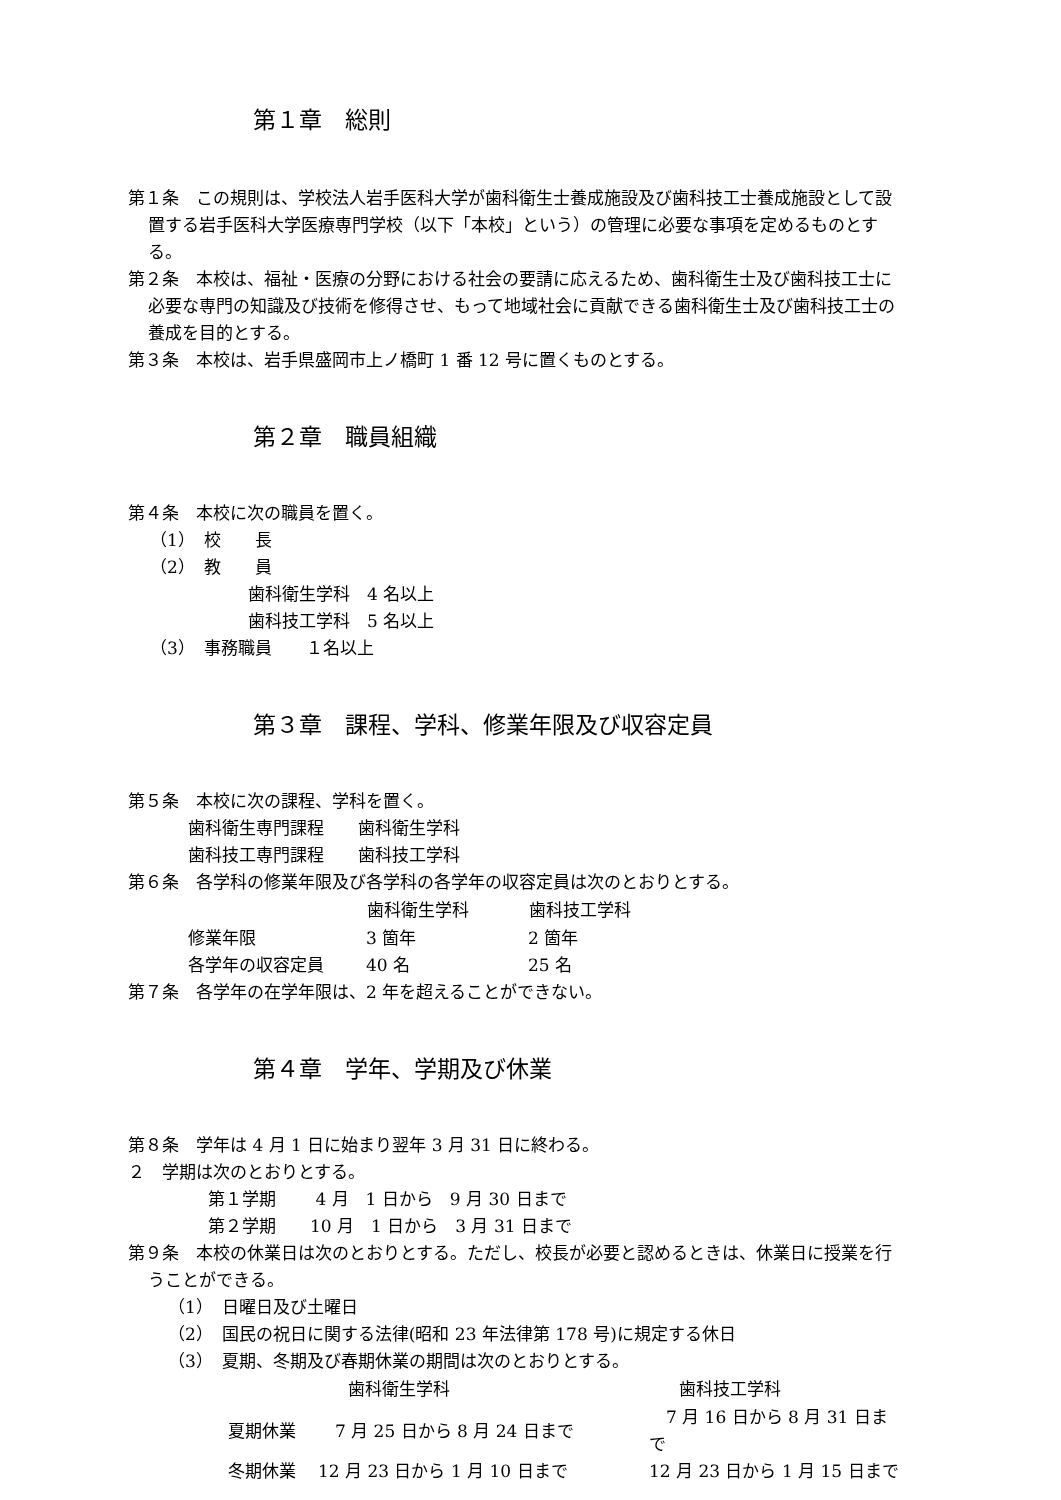第１章　総則
第１条　この規則は、学校法人岩手医科大学が歯科衛生士養成施設及び歯科技工士養成施設として設置する岩手医科大学医療専門学校（以下「本校」という）の管理に必要な事項を定めるものとする。
第２条　本校は、福祉・医療の分野における社会の要請に応えるため、歯科衛生士及び歯科技工士に必要な専門の知識及び技術を修得させ、もって地域社会に貢献できる歯科衛生士及び歯科技工士の養成を目的とする。
第３条　本校は、岩手県盛岡市上ノ橋町 1 番 12 号に置くものとする。
第２章　職員組織
第４条　本校に次の職員を置く。
（1）　校　　長
（2）　教　　員
歯科衛生学科　4 名以上
歯科技工学科　5 名以上
（3）　事務職員　　１名以上
第３章　課程、学科、修業年限及び収容定員
第５条　本校に次の課程、学科を置く。
歯科衛生専門課程　　歯科衛生学科
歯科技工専門課程　　歯科技工学科
第６条　各学科の修業年限及び各学科の各学年の収容定員は次のとおりとする。
| | 歯科衛生学科 | 歯科技工学科 |
| --- | --- | --- |
| 修業年限 | 3 箇年 | 2 箇年 |
| 各学年の収容定員 | 40 名 | 25 名 |
第７条　各学年の在学年限は、2 年を超えることができない。
第４章　学年、学期及び休業
第８条　学年は 4 月 1 日に始まり翌年 3 月 31 日に終わる。
２　学期は次のとおりとする。
第１学期　　 4 月　1 日から　9 月 30 日まで
第２学期　　10 月　1 日から　3 月 31 日まで
第９条　本校の休業日は次のとおりとする。ただし、校長が必要と認めるときは、休業日に授業を行うことができる。
（1）　日曜日及び土曜日
（2）　国民の祝日に関する法律(昭和 23 年法律第 178 号)に規定する休日
（3）　夏期、冬期及び春期休業の期間は次のとおりとする。
| | 歯科衛生学科 | 歯科技工学科 |
| --- | --- | --- |
| 夏期休業 | 7 月 25 日から 8 月 24 日まで | 7 月 16 日から 8 月 31 日まで |
| 冬期休業 | 12 月 23 日から 1 月 10 日まで | 12 月 23 日から 1 月 15 日まで |